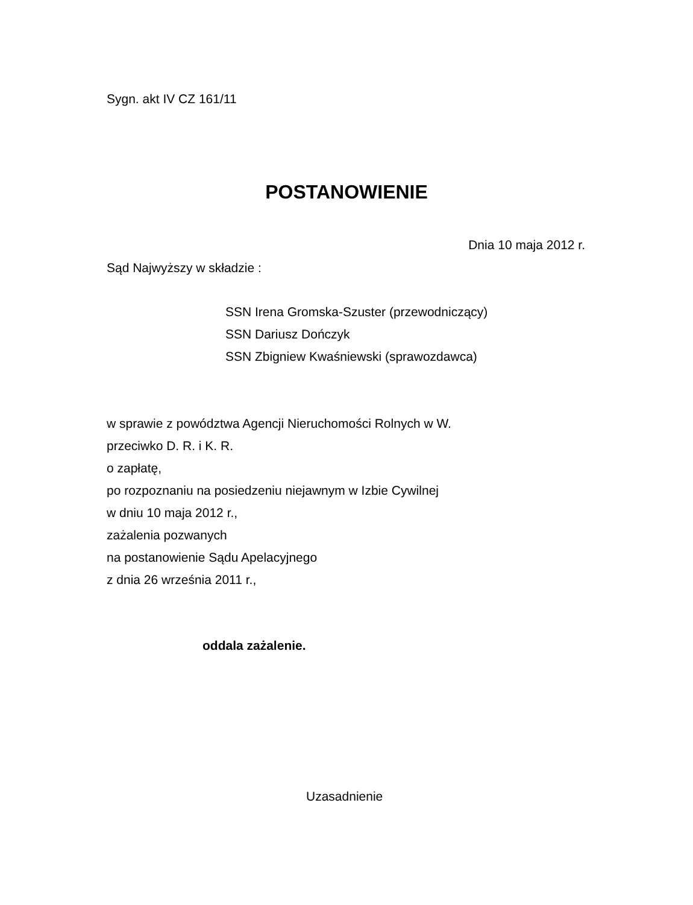Sygn. akt IV CZ 161/11
POSTANOWIENIE
Dnia 10 maja 2012 r.
Sąd Najwyższy w składzie :
SSN Irena Gromska-Szuster (przewodniczący)
SSN Dariusz Dończyk
SSN Zbigniew Kwaśniewski (sprawozdawca)
w sprawie z powództwa Agencji Nieruchomości Rolnych w W.
przeciwko D. R. i K. R.
o zapłatę,
po rozpoznaniu na posiedzeniu niejawnym w Izbie Cywilnej
w dniu 10 maja 2012 r.,
zażalenia pozwanych
na postanowienie Sądu Apelacyjnego
z dnia 26 września 2011 r.,
oddala zażalenie.
Uzasadnienie